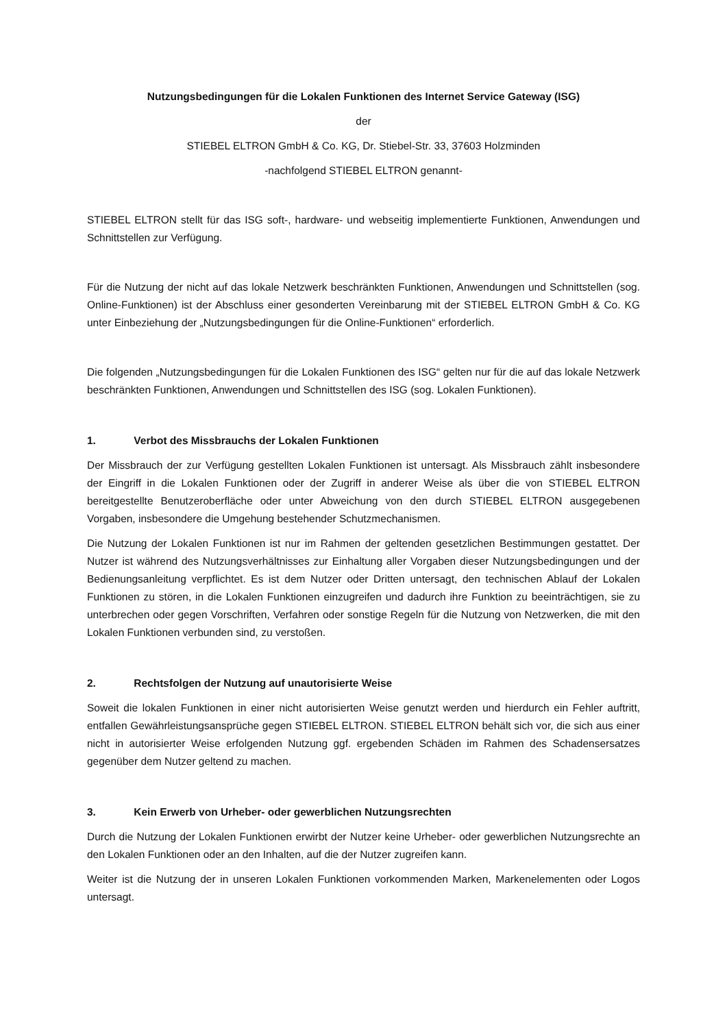Nutzungsbedingungen für die Lokalen Funktionen des Internet Service Gateway (ISG)
der
STIEBEL ELTRON GmbH & Co. KG, Dr. Stiebel-Str. 33, 37603 Holzminden
-nachfolgend STIEBEL ELTRON genannt-
STIEBEL ELTRON stellt für das ISG soft-, hardware- und webseitig implementierte Funktionen, Anwendungen und Schnittstellen zur Verfügung.
Für die Nutzung der nicht auf das lokale Netzwerk beschränkten Funktionen, Anwendungen und Schnittstellen (sog. Online-Funktionen) ist der Abschluss einer gesonderten Vereinbarung mit der STIEBEL ELTRON GmbH & Co. KG unter Einbeziehung der „Nutzungsbedingungen für die Online-Funktionen“ erforderlich.
Die folgenden „Nutzungsbedingungen für die Lokalen Funktionen des ISG“ gelten nur für die auf das lokale Netzwerk beschränkten Funktionen, Anwendungen und Schnittstellen des ISG (sog. Lokalen Funktionen).
1. Verbot des Missbrauchs der Lokalen Funktionen
Der Missbrauch der zur Verfügung gestellten Lokalen Funktionen ist untersagt. Als Missbrauch zählt insbesondere der Eingriff in die Lokalen Funktionen oder der Zugriff in anderer Weise als über die von STIEBEL ELTRON bereitgestellte Benutzeroberfläche oder unter Abweichung von den durch STIEBEL ELTRON ausgegebenen Vorgaben, insbesondere die Umgehung bestehender Schutzmechanismen.
Die Nutzung der Lokalen Funktionen ist nur im Rahmen der geltenden gesetzlichen Bestimmungen gestattet. Der Nutzer ist während des Nutzungsverhältnisses zur Einhaltung aller Vorgaben dieser Nutzungsbedingungen und der Bedienungsanleitung verpflichtet. Es ist dem Nutzer oder Dritten untersagt, den technischen Ablauf der Lokalen Funktionen zu stören, in die Lokalen Funktionen einzugreifen und dadurch ihre Funktion zu beeinträchtigen, sie zu unterbrechen oder gegen Vorschriften, Verfahren oder sonstige Regeln für die Nutzung von Netzwerken, die mit den Lokalen Funktionen verbunden sind, zu verstoßen.
2. Rechtsfolgen der Nutzung auf unautorisierte Weise
Soweit die lokalen Funktionen in einer nicht autorisierten Weise genutzt werden und hierdurch ein Fehler auftritt, entfallen Gewährleistungsansprüche gegen STIEBEL ELTRON. STIEBEL ELTRON behält sich vor, die sich aus einer nicht in autorisierter Weise erfolgenden Nutzung ggf. ergebenden Schäden im Rahmen des Schadensersatzes gegenüber dem Nutzer geltend zu machen.
3. Kein Erwerb von Urheber- oder gewerblichen Nutzungsrechten
Durch die Nutzung der Lokalen Funktionen erwirbt der Nutzer keine Urheber- oder gewerblichen Nutzungsrechte an den Lokalen Funktionen oder an den Inhalten, auf die der Nutzer zugreifen kann.
Weiter ist die Nutzung der in unseren Lokalen Funktionen vorkommenden Marken, Markenelementen oder Logos untersagt.